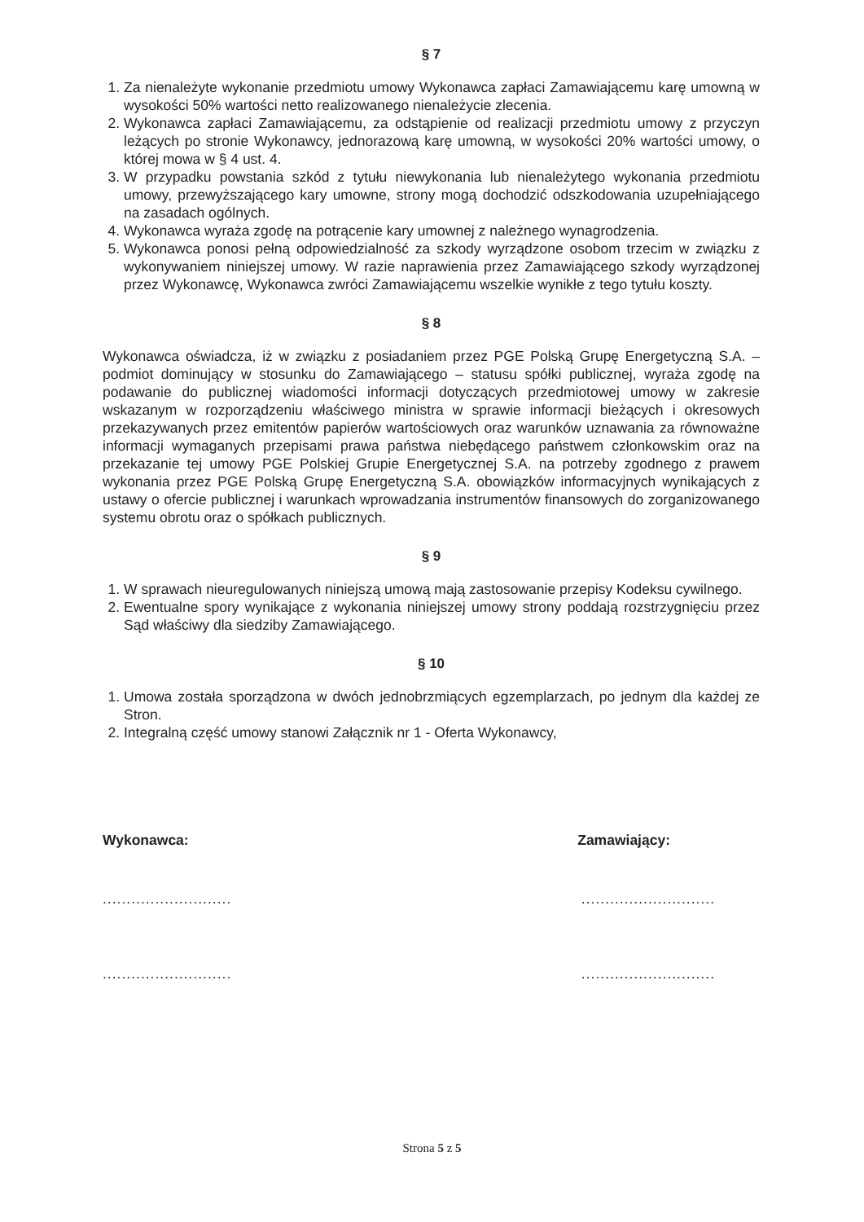§ 7
1. Za nienależyte wykonanie przedmiotu umowy Wykonawca zapłaci Zamawiającemu karę umowną w wysokości 50% wartości netto realizowanego nienależycie zlecenia.
2. Wykonawca zapłaci Zamawiającemu, za odstąpienie od realizacji przedmiotu umowy z przyczyn leżących po stronie Wykonawcy, jednorazową karę umowną, w wysokości 20% wartości umowy, o której mowa w § 4 ust. 4.
3. W przypadku powstania szkód z tytułu niewykonania lub nienależytego wykonania przedmiotu umowy, przewyższającego kary umowne, strony mogą dochodzić odszkodowania uzupełniającego na zasadach ogólnych.
4. Wykonawca wyraża zgodę na potrącenie kary umownej z należnego wynagrodzenia.
5. Wykonawca ponosi pełną odpowiedzialność za szkody wyrządzone osobom trzecim w związku z wykonywaniem niniejszej umowy. W razie naprawienia przez Zamawiającego szkody wyrządzonej przez Wykonawcę, Wykonawca zwróci Zamawiającemu wszelkie wynikłe z tego tytułu koszty.
§ 8
Wykonawca oświadcza, iż w związku z posiadaniem przez PGE Polską Grupę Energetyczną S.A. – podmiot dominujący w stosunku do Zamawiającego – statusu spółki publicznej, wyraża zgodę na podawanie do publicznej wiadomości informacji dotyczących przedmiotowej umowy w zakresie wskazanym w rozporządzeniu właściwego ministra w sprawie informacji bieżących i okresowych przekazywanych przez emitentów papierów wartościowych oraz warunków uznawania za równoważne informacji wymaganych przepisami prawa państwa niebędącego państwem członkowskim oraz na przekazanie tej umowy PGE Polskiej Grupie Energetycznej S.A. na potrzeby zgodnego z prawem wykonania przez PGE Polską Grupę Energetyczną S.A. obowiązków informacyjnych wynikających z ustawy o ofercie publicznej i warunkach wprowadzania instrumentów finansowych do zorganizowanego systemu obrotu oraz o spółkach publicznych.
§ 9
1. W sprawach nieuregulowanych niniejszą umową mają zastosowanie przepisy Kodeksu cywilnego.
2. Ewentualne spory wynikające z wykonania niniejszej umowy strony poddają rozstrzygnięciu przez Sąd właściwy dla siedziby Zamawiającego.
§ 10
1. Umowa została sporządzona w dwóch jednobrzmiących egzemplarzach, po jednym dla każdej ze Stron.
2. Integralną część umowy stanowi Załącznik nr 1 - Oferta Wykonawcy,
Wykonawca: Zamawiający:
.......................................................
.......................................................
Strona 5 z 5